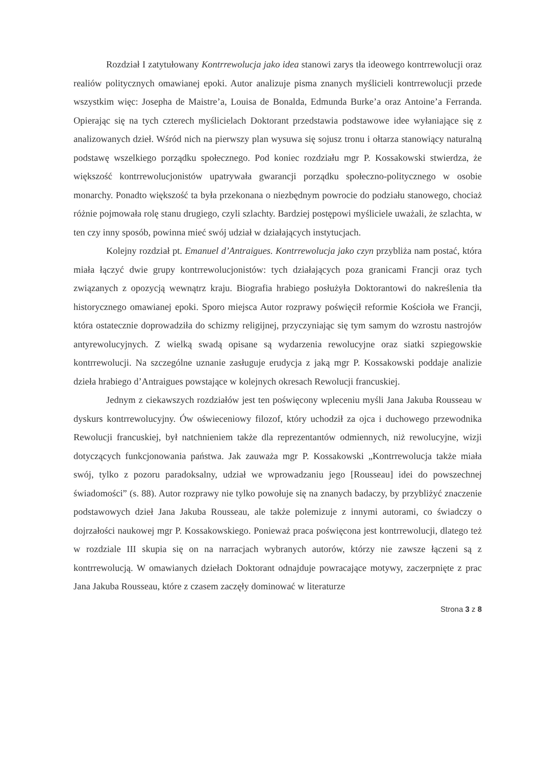Rozdział I zatytułowany Kontrrewolucja jako idea stanowi zarys tła ideowego kontrrewolucji oraz realiów politycznych omawianej epoki. Autor analizuje pisma znanych myślicieli kontrrewolucji przede wszystkim więc: Josepha de Maistre’a, Louisa de Bonalda, Edmunda Burke’a oraz Antoine’a Ferranda. Opierając się na tych czterech myślicielach Doktorant przedstawia podstawowe idee wyłaniające się z analizowanych dzieł. Wśród nich na pierwszy plan wysuwa się sojusz tronu i ołtarza stanowiący naturalną podstawę wszelkiego porządku społecznego. Pod koniec rozdziału mgr P. Kossakowski stwierdza, że większość kontrrewolucjonistów upatrywała gwarancji porządku społeczno-politycznego w osobie monarchy. Ponadto większość ta była przekonana o niezbędnym powrocie do podziału stanowego, chociaż różnie pojmowała rolę stanu drugiego, czyli szlachty. Bardziej postępowi myśliciele uważali, że szlachta, w ten czy inny sposób, powinna mieć swój udział w działających instytucjach.
Kolejny rozdział pt. Emanuel d’Antraigues. Kontrrewolucja jako czyn przybliża nam postać, która miała łączyć dwie grupy kontrrewolucjonistów: tych działających poza granicami Francji oraz tych związanych z opozycją wewnątrz kraju. Biografia hrabiego posłużyła Doktorantowi do nakreślenia tła historycznego omawianej epoki. Sporo miejsca Autor rozprawy poświęcił reformie Kościoła we Francji, która ostatecznie doprowadziła do schizmy religijnej, przyczyniając się tym samym do wzrostu nastrojów antyrewolucyjnych. Z wielką swadą opisane są wydarzenia rewolucyjne oraz siatki szpiegowskie kontrrewolucji. Na szczególne uznanie zasługuje erudycja z jaką mgr P. Kossakowski poddaje analizie dzieła hrabiego d’Antraigues powstające w kolejnych okresach Rewolucji francuskiej.
Jednym z ciekawszych rozdziałów jest ten poświęcony wpleceniu myśli Jana Jakuba Rousseau w dyskurs kontrrewolucyjny. Ów oświeceniowy filozof, który uchodził za ojca i duchowego przewodnika Rewolucji francuskiej, był natchnieniem także dla reprezentantów odmiennych, niż rewolucyjne, wizji dotyczących funkcjonowania państwa. Jak zauważa mgr P. Kossakowski „Kontrrewolucja także miała swój, tylko z pozoru paradoksalny, udział we wprowadzaniu jego [Rousseau] idei do powszechnej świadomości” (s. 88). Autor rozprawy nie tylko powołuje się na znanych badaczy, by przybliżyć znaczenie podstawowych dzieł Jana Jakuba Rousseau, ale także polemizuje z innymi autorami, co świadczy o dojrzałości naukowej mgr P. Kossakowskiego. Ponieważ praca poświęcona jest kontrrewolucji, dlatego też w rozdziale III skupia się on na narracjach wybranych autorów, którzy nie zawsze łączeni są z kontrrewolucją. W omawianych dziełach Doktorant odnajduje powracające motywy, zaczerpnięte z prac Jana Jakuba Rousseau, które z czasem zaczęły dominować w literaturze
Strona 3 z 8